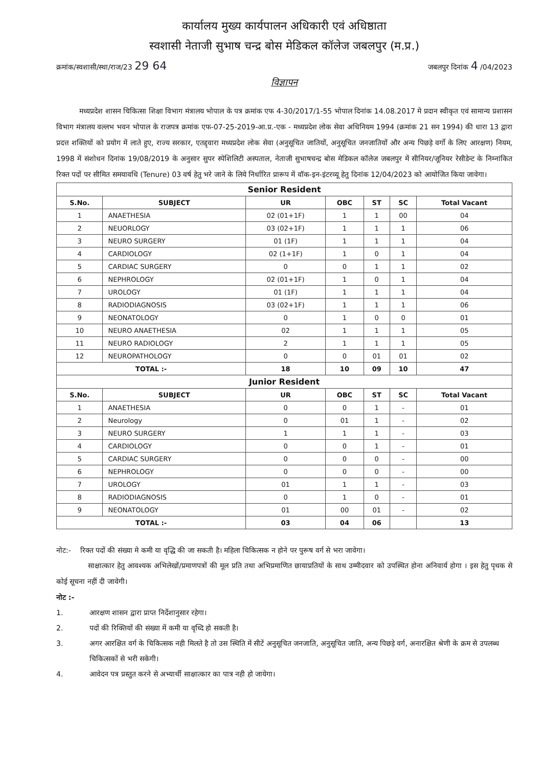कार्यालय मुख्य कार्यपालन अधिकारी एवं अधिष्ठाता
स्वशासी नेताजी सुभाष चन्द्र बोस मेडिकल कॉलेज जबलपुर (म.प्र.)
क्रमांक/स्वशासी/स्था/राज/23 29 64
जबलपुर दिनांक 4 /04/2023
विज्ञापन
मध्यप्रदेश शासन चिकित्सा शिक्षा विभाग मंत्रालय भोपाल के पत्र क्रमांक एफ 4-30/2017/1-55 भोपाल दिनांक 14.08.2017 मे प्रदान स्वीकृत एवं सामान्य प्रशासन विभाग मंत्रालय वल्लभ भवन भोपाल के राजपत्र क्रमांक एफ-07-25-2019-आ.प्र.-एक - मध्यप्रदेश लोक सेवा अधिनियम 1994 (क्रमांक 21 सन 1994) की धारा 13 द्वारा प्रदत्त शक्तियों को प्रयोग में लाते हुए, राज्य सरकार, एतद्द्वारा मध्यप्रदेश लोक सेवा (अनुसूचित जातियों, अनुसूचित जनजातियों और अन्य पिछड़े वर्गो के लिए आरक्षण) नियम, 1998 में संशोधन दिनांक 19/08/2019 के अनुसार सुपर स्पेशिलिटी अस्पताल, नेताजी सुभाषचन्द्र बोस मेडिकल कॉलेज जबलपुर में सीनियर/जूनियर रेसीडेन्ट के निम्नांकित रिक्त पदों पर सीमित समयावधि (Tenure) 03 वर्ष हेतु भरे जाने के लिये निर्धारित प्रारूप में वॉक-इन-इंटरव्यू हेतु दिनांक 12/04/2023 को आयोजित किया जावेगा।
| Senior Resident | | | | | | |
| S.No. | SUBJECT | UR | OBC | ST | SC | Total Vacant |
| 1 | ANAETHESIA | 02 (01+1F) | 1 | 1 | 00 | 04 |
| 2 | NEUORLOGY | 03 (02+1F) | 1 | 1 | 1 | 06 |
| 3 | NEURO SURGERY | 01 (1F) | 1 | 1 | 1 | 04 |
| 4 | CARDIOLOGY | 02 (1+1F) | 1 | 0 | 1 | 04 |
| 5 | CARDIAC SURGERY | 0 | 0 | 1 | 1 | 02 |
| 6 | NEPHROLOGY | 02 (01+1F) | 1 | 0 | 1 | 04 |
| 7 | UROLOGY | 01 (1F) | 1 | 1 | 1 | 04 |
| 8 | RADIODIAGNOSIS | 03 (02+1F) | 1 | 1 | 1 | 06 |
| 9 | NEONATOLOGY | 0 | 1 | 0 | 0 | 01 |
| 10 | NEURO ANAETHESIA | 02 | 1 | 1 | 1 | 05 |
| 11 | NEURO RADIOLOGY | 2 | 1 | 1 | 1 | 05 |
| 12 | NEUROPATHOLOGY | 0 | 0 | 01 | 01 | 02 |
| TOTAL :- | | 18 | 10 | 09 | 10 | 47 |
| Junior Resident | | | | | | |
| S.No. | SUBJECT | UR | OBC | ST | SC | Total Vacant |
| 1 | ANAETHESIA | 0 | 0 | 1 | - | 01 |
| 2 | Neurology | 0 | 01 | 1 | - | 02 |
| 3 | NEURO SURGERY | 1 | 1 | 1 | - | 03 |
| 4 | CARDIOLOGY | 0 | 0 | 1 | - | 01 |
| 5 | CARDIAC SURGERY | 0 | 0 | 0 | - | 00 |
| 6 | NEPHROLOGY | 0 | 0 | 0 | - | 00 |
| 7 | UROLOGY | 01 | 1 | 1 | - | 03 |
| 8 | RADIODIAGNOSIS | 0 | 1 | 0 | - | 01 |
| 9 | NEONATOLOGY | 01 | 00 | 01 | - | 02 |
| TOTAL :- | | 03 | 04 | 06 | | 13 |
नोट:- रिक्त पदों की संख्या मे कमी या वृद्धि की जा सकती है। महिला चिकित्सक न होने पर पुरूष वर्ग से भरा जावेगा।
साक्षात्कार हेतु आवश्यक अभिलेखों/प्रमाणपत्रों की मूल प्रति तथा अभिप्रमाणित छायाप्रतियों के साथ उम्मीदवार को उपस्थित होना अनिवार्य होगा । इस हेतु पृथक से कोई सूचना नहीं दी जावेगी।
नोट :-
1. आरक्षण शासन द्वारा प्राप्त निर्देशानुसार रहेगा।
2. पदों की रिक्तियों की संख्या में कमी या वृध्दि हो सकती है।
3. अगर आरक्षित वर्ग के चिकित्सक नही मिलते है तो उस स्थिति में सीटें अनुसूचित जनजाति, अनुसूचित जाति, अन्य पिछड़े वर्ग, अनारक्षित श्रेणी के क्रम से उपलब्ध चिकित्सकों से भरी सकेगी।
4. आवेदन पत्र प्रस्तुत करने से अभ्यार्थी साक्षात्कार का पात्र नही हो जायेगा।